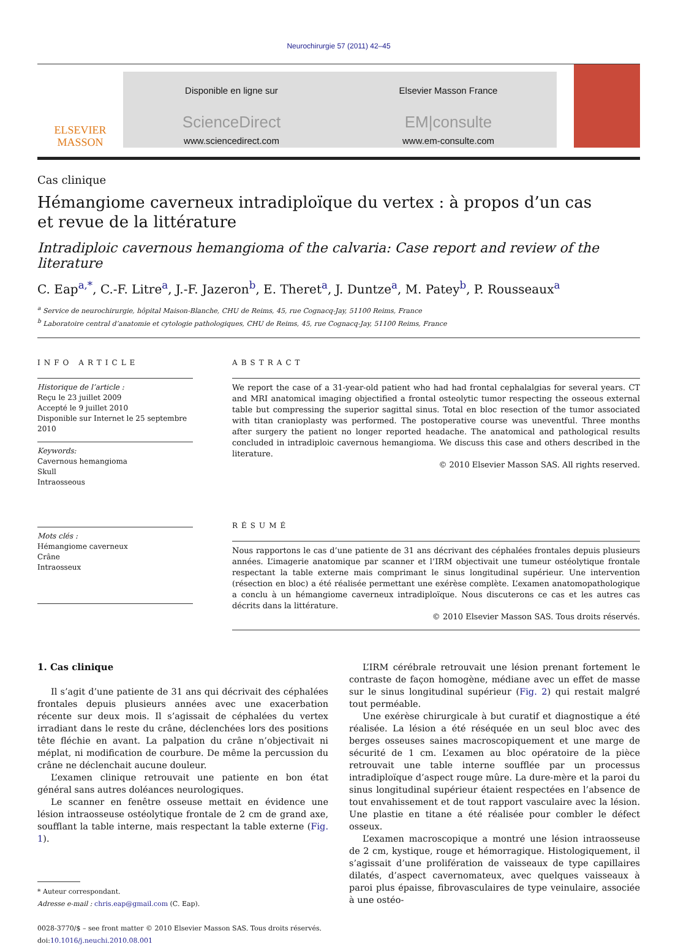Neurochirurgie 57 (2011) 42–45
ELSEVIER
MASSON
Disponible en ligne sur
ScienceDirect
www.sciencedirect.com
Elsevier Masson France
EM|consulte
www.em-consulte.com
Cas clinique
Hémangiome caverneux intradiploïque du vertex : à propos d’un cas
et revue de la littérature
Intradiploic cavernous hemangioma of the calvaria: Case report and review of the literature
C. Eap<sup>a,*</sup>, C.-F. Litre<sup>a</sup>, J.-F. Jazeron<sup>b</sup>, E. Theret<sup>a</sup>, J. Duntze<sup>a</sup>, M. Patey<sup>b</sup>, P. Rousseaux<sup>a</sup>
<sup>a</sup> Service de neurochirurgie, hôpital Maison-Blanche, CHU de Reims, 45, rue Cognacq-Jay, 51100 Reims, France
<sup>b</sup> Laboratoire central d’anatomie et cytologie pathologiques, CHU de Reims, 45, rue Cognacq-Jay, 51100 Reims, France
INFO ARTICLE
Historique de l’article :
Reçu le 23 juillet 2009
Accepté le 9 juillet 2010
Disponible sur Internet le 25 septembre 2010
Keywords:
Cavernous hemangioma
Skull
Intraosseous
Mots clés :
Hémangiome caverneux
Crâne
Intraosseux
ABSTRACT
We report the case of a 31-year-old patient who had had frontal cephalalgias for several years. CT and MRI anatomical imaging objectified a frontal osteolytic tumor respecting the osseous external table but compressing the superior sagittal sinus. Total en bloc resection of the tumor associated with titan cranioplasty was performed. The postoperative course was uneventful. Three months after surgery the patient no longer reported headache. The anatomical and pathological results concluded in intradiploic cavernous hemangioma. We discuss this case and others described in the literature.
© 2010 Elsevier Masson SAS. All rights reserved.
RÉSUMÉ
Nous rapportons le cas d’une patiente de 31 ans décrivant des céphalées frontales depuis plusieurs années. L’imagerie anatomique par scanner et l’IRM objectivait une tumeur ostéolytique frontale respectant la table externe mais comprimant le sinus longitudinal supérieur. Une intervention (résection en bloc) a été réalisée permettant une exérèse complète. L’examen anatomopathologique a conclu à un hémangiome caverneux intradiploïque. Nous discuterons ce cas et les autres cas décrits dans la littérature.
© 2010 Elsevier Masson SAS. Tous droits réservés.
1. Cas clinique
Il s’agit d’une patiente de 31 ans qui décrivait des céphalées frontales depuis plusieurs années avec une exacerbation récente sur deux mois. Il s’agissait de céphalées du vertex irradiant dans le reste du crâne, déclenchées lors des positions tête fléchie en avant. La palpation du crâne n’objectivait ni méplat, ni modification de courbure. De même la percussion du crâne ne déclenchait aucune douleur.
L’examen clinique retrouvait une patiente en bon état général sans autres doléances neurologiques.
Le scanner en fenêtre osseuse mettait en évidence une lésion intraosseuse ostéolytique frontale de 2 cm de grand axe, soufflant la table interne, mais respectant la table externe (Fig. 1).
* Auteur correspondant.
Adresse e-mail : chris.eap@gmail.com (C. Eap).
0028-3770/$ – see front matter © 2010 Elsevier Masson SAS. Tous droits réservés.
doi:10.1016/j.neuchi.2010.08.001
L’IRM cérébrale retrouvait une lésion prenant fortement le contraste de façon homogène, médiane avec un effet de masse sur le sinus longitudinal supérieur (Fig. 2) qui restait malgré tout perméable.
Une exérèse chirurgicale à but curatif et diagnostique a été réalisée. La lésion a été réséquée en un seul bloc avec des berges osseuses saines macroscopiquement et une marge de sécurité de 1 cm. L’examen au bloc opératoire de la pièce retrouvait une table interne soufflée par un processus intradiploïque d’aspect rouge mûre. La dure-mère et la paroi du sinus longitudinal supérieur étaient respectées en l’absence de tout envahissement et de tout rapport vasculaire avec la lésion. Une plastie en titane a été réalisée pour combler le défect osseux.
L’examen macroscopique a montré une lésion intraosseuse de 2 cm, kystique, rouge et hémorragique. Histologiquement, il s’agissait d’une prolifération de vaisseaux de type capillaires dilatés, d’aspect cavernomateux, avec quelques vaisseaux à paroi plus épaisse, fibrovasculaires de type veinulaire, associée à une ostéo-